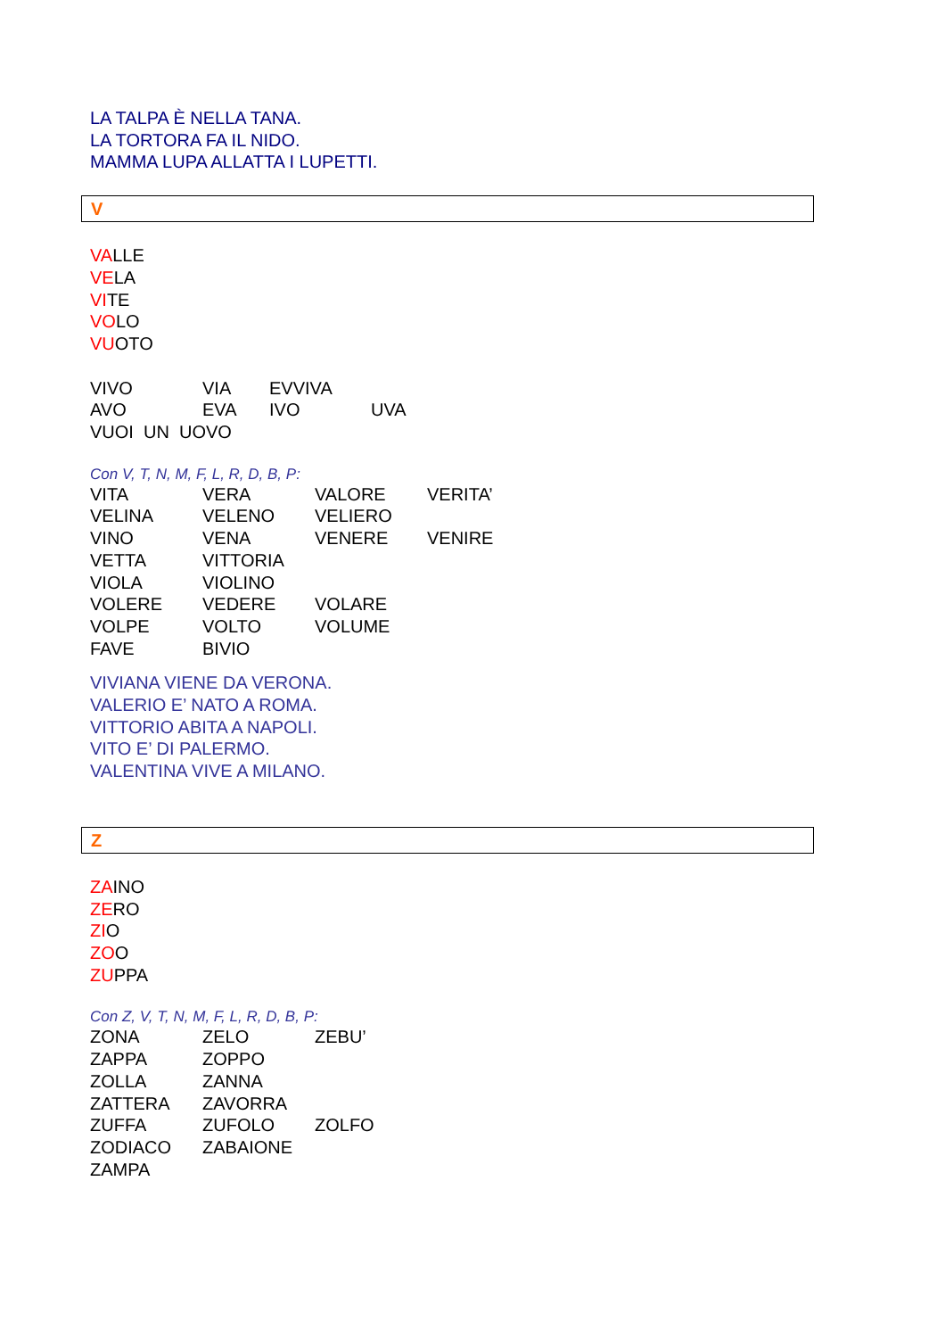LA TALPA È NELLA TANA.
LA TORTORA FA IL NIDO.
MAMMA LUPA ALLATTA I LUPETTI.
V
VALLE
VELA
VITE
VOLO
VUOTO
| VIVO | VIA | EVVIVA | |
| AVO | EVA | IVO | UVA |
VUOI UN UOVO
Con V, T, N, M, F, L, R, D, B, P:
| VITA | VERA | VALORE | VERITA’ |
| VELINA | VELENO | VELIERO | |
| VINO | VENA | VENERE | VENIRE |
| VETTA | VITTORIA | | |
| VIOLA | VIOLINO | | |
| VOLERE | VEDERE | VOLARE | |
| VOLPE | VOLTO | VOLUME | |
| FAVE | BIVIO | | |
VIVIANA VIENE DA VERONA.
VALERIO E’ NATO A ROMA.
VITTORIO ABITA A NAPOLI.
VITO E’ DI PALERMO.
VALENTINA VIVE A MILANO.
Z
ZAINO
ZERO
ZIO
ZOO
ZUPPA
Con Z, V, T, N, M, F, L, R, D, B, P:
| ZONA | ZELO | ZEBU’ |
| ZAPPA | ZOPPO | |
| ZOLLA | ZANNA | |
| ZATTERA | ZAVORRA | |
| ZUFFA | ZUFOLO | ZOLFO |
| ZODIACO | ZABAIONE | |
| ZAMPA | | |